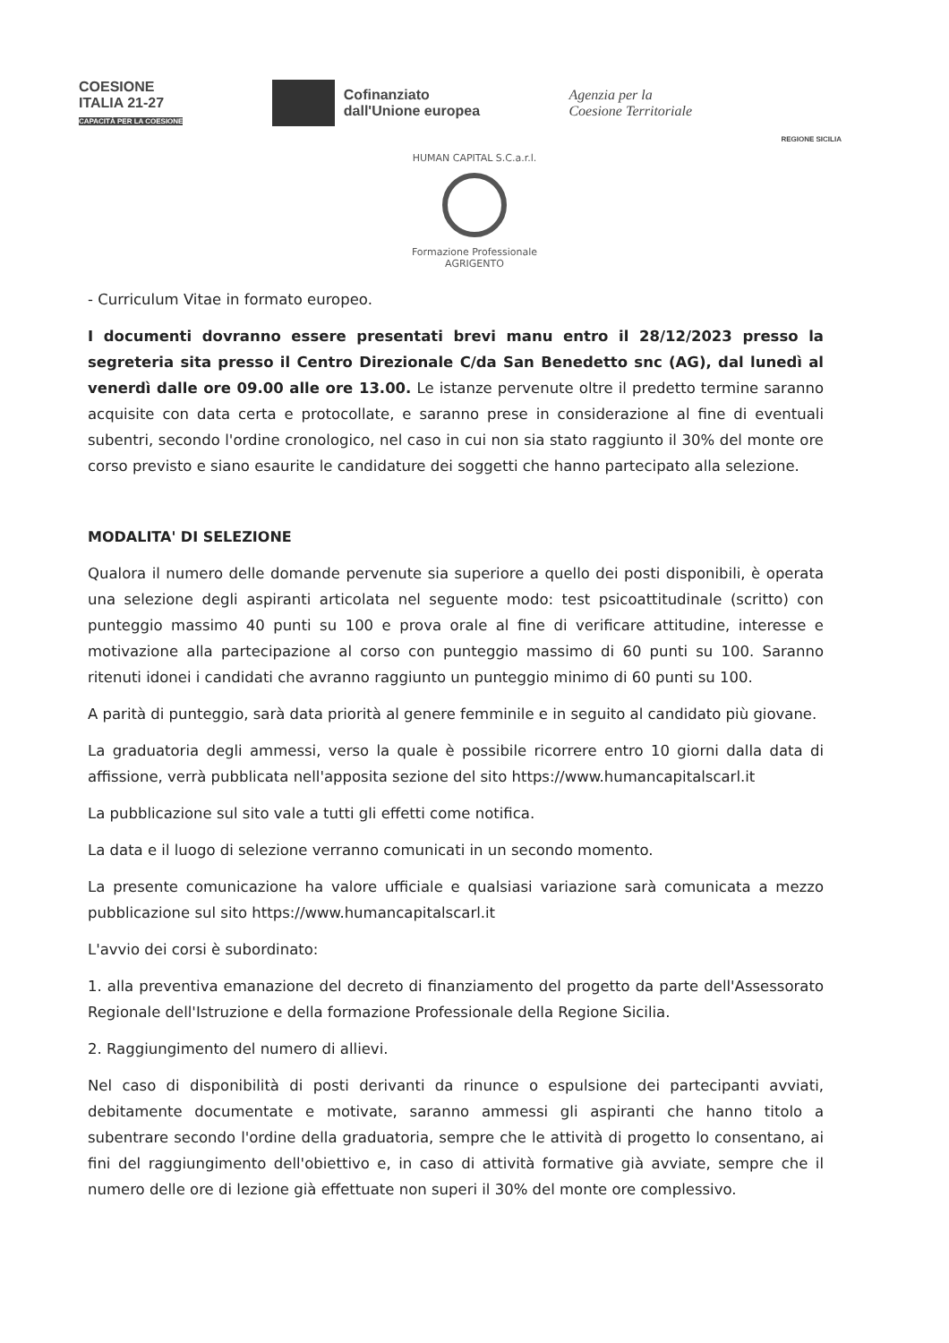COESIONE
ITALIA 21-27
CAPACITÀ PER LA COESIONE
Cofinanziato
dall'Unione europea
Agenzia per la
Coesione Territoriale
REGIONE SICILIA
HUMAN CAPITAL S.C.a.r.l.
Formazione Professionale
AGRIGENTO
- Curriculum Vitae in formato europeo.
I documenti dovranno essere presentati brevi manu entro il 28/12/2023 presso la segreteria sita presso il Centro Direzionale C/da San Benedetto snc (AG), dal lunedì al venerdì dalle ore 09.00 alle ore 13.00. Le istanze pervenute oltre il predetto termine saranno acquisite con data certa e protocollate, e saranno prese in considerazione al fine di eventuali subentri, secondo l'ordine cronologico, nel caso in cui non sia stato raggiunto il 30% del monte ore corso previsto e siano esaurite le candidature dei soggetti che hanno partecipato alla selezione.
MODALITA' DI SELEZIONE
Qualora il numero delle domande pervenute sia superiore a quello dei posti disponibili, è operata una selezione degli aspiranti articolata nel seguente modo: test psicoattitudinale (scritto) con punteggio massimo 40 punti su 100 e prova orale al fine di verificare attitudine, interesse e motivazione alla partecipazione al corso con punteggio massimo di 60 punti su 100. Saranno ritenuti idonei i candidati che avranno raggiunto un punteggio minimo di 60 punti su 100.
A parità di punteggio, sarà data priorità al genere femminile e in seguito al candidato più giovane.
La graduatoria degli ammessi, verso la quale è possibile ricorrere entro 10 giorni dalla data di affissione, verrà pubblicata nell'apposita sezione del sito https://www.humancapitalscarl.it
La pubblicazione sul sito vale a tutti gli effetti come notifica.
La data e il luogo di selezione verranno comunicati in un secondo momento.
La presente comunicazione ha valore ufficiale e qualsiasi variazione sarà comunicata a mezzo pubblicazione sul sito https://www.humancapitalscarl.it
L'avvio dei corsi è subordinato:
1. alla preventiva emanazione del decreto di finanziamento del progetto da parte dell'Assessorato Regionale dell'Istruzione e della formazione Professionale della Regione Sicilia.
2. Raggiungimento del numero di allievi.
Nel caso di disponibilità di posti derivanti da rinunce o espulsione dei partecipanti avviati, debitamente documentate e motivate, saranno ammessi gli aspiranti che hanno titolo a subentrare secondo l'ordine della graduatoria, sempre che le attività di progetto lo consentano, ai fini del raggiungimento dell'obiettivo e, in caso di attività formative già avviate, sempre che il numero delle ore di lezione già effettuate non superi il 30% del monte ore complessivo.